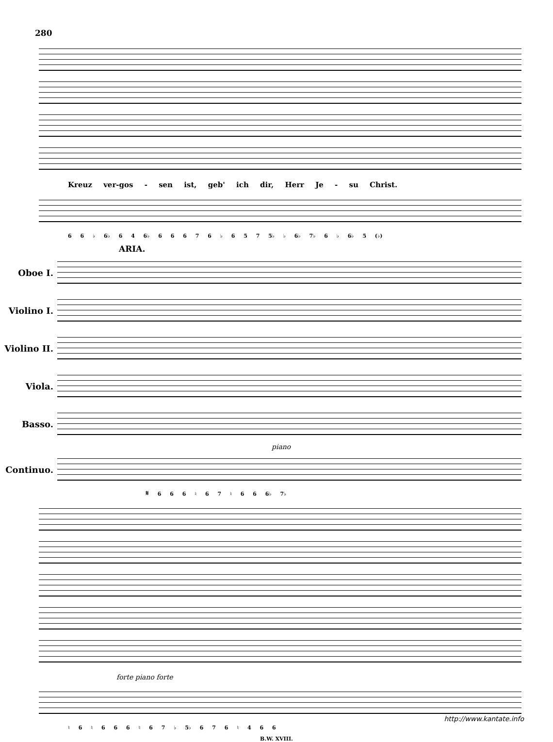280
Kreuz ver-gos - sen ist, geb' ich dir, Herr Je - su Christ.
6 6 ♭ 6♭ 6 4 6♭ 6 6 6 7 6 ♭ 6 5 7 5♭ ♭ 6♭ 7♭ 6 ♭ 6♭ 5 (♭)
ARIA.
Oboe I.
Violino I.
Violino II.
Viola.
Basso.
piano
Continuo.
𝄋 6 6 6 ♮ 6 7 ♮ 6 6 6♭ 7♭
forte piano forte
♮ 6 ♮ 6 6 6 ♮ 6 7 ♭ 5♭ 6 7 6 ♮ 4 6 6
B.W. XVIII.
http://www.kantate.info